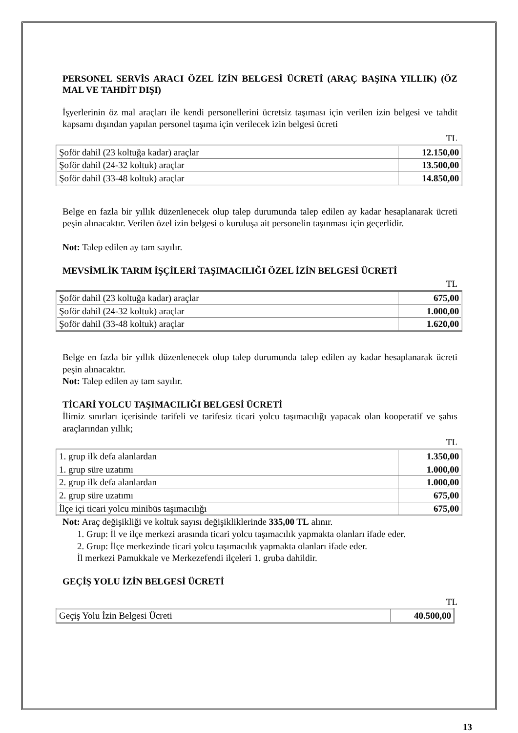PERSONEL SERVİS ARACI ÖZEL İZİN BELGESİ ÜCRETİ (ARAÇ BAŞINA YILLIK) (ÖZ MAL VE TAHDİT DIŞI)
İşyerlerinin öz mal araçları ile kendi personellerini ücretsiz taşıması için verilen izin belgesi ve tahdit kapsamı dışından yapılan personel taşıma için verilecek izin belgesi ücreti
TL
| Şoför dahil (23 koltuğa kadar) araçlar | 12.150,00 |
| Şoför dahil (24-32 koltuk) araçlar | 13.500,00 |
| Şoför dahil (33-48 koltuk) araçlar | 14.850,00 |
Belge en fazla bir yıllık düzenlenecek olup talep durumunda talep edilen ay kadar hesaplanarak ücreti peşin alınacaktır. Verilen özel izin belgesi o kuruluşa ait personelin taşınması için geçerlidir.
Not: Talep edilen ay tam sayılır.
MEVSİMLİK TARIM İŞÇİLERİ TAŞIMACILIĞI ÖZEL İZİN BELGESİ ÜCRETİ
TL
| Şoför dahil (23 koltuğa kadar) araçlar | 675,00 |
| Şoför dahil (24-32 koltuk) araçlar | 1.000,00 |
| Şoför dahil (33-48 koltuk) araçlar | 1.620,00 |
Belge en fazla bir yıllık düzenlenecek olup talep durumunda talep edilen ay kadar hesaplanarak ücreti peşin alınacaktır.
Not: Talep edilen ay tam sayılır.
TİCARİ YOLCU TAŞIMACILIĞI BELGESİ ÜCRETİ
İlimiz sınırları içerisinde tarifeli ve tarifesiz ticari yolcu taşımacılığı yapacak olan kooperatif ve şahıs araçlarından yıllık;
TL
| 1. grup ilk defa alanlardan | 1.350,00 |
| 1. grup süre uzatımı | 1.000,00 |
| 2. grup ilk defa alanlardan | 1.000,00 |
| 2. grup süre uzatımı | 675,00 |
| İlçe içi ticari yolcu minibüs taşımacılığı | 675,00 |
Not: Araç değişikliği ve koltuk sayısı değişikliklerinde 335,00 TL alınır.
1. Grup: İl ve ilçe merkezi arasında ticari yolcu taşımacılık yapmakta olanları ifade eder.
2. Grup: İlçe merkezinde ticari yolcu taşımacılık yapmakta olanları ifade eder.
İl merkezi Pamukkale ve Merkezefendi ilçeleri 1. gruba dahildir.
GEÇİŞ YOLU İZİN BELGESİ ÜCRETİ
TL
| Geçiş Yolu İzin Belgesi Ücreti | 40.500,00 |
13